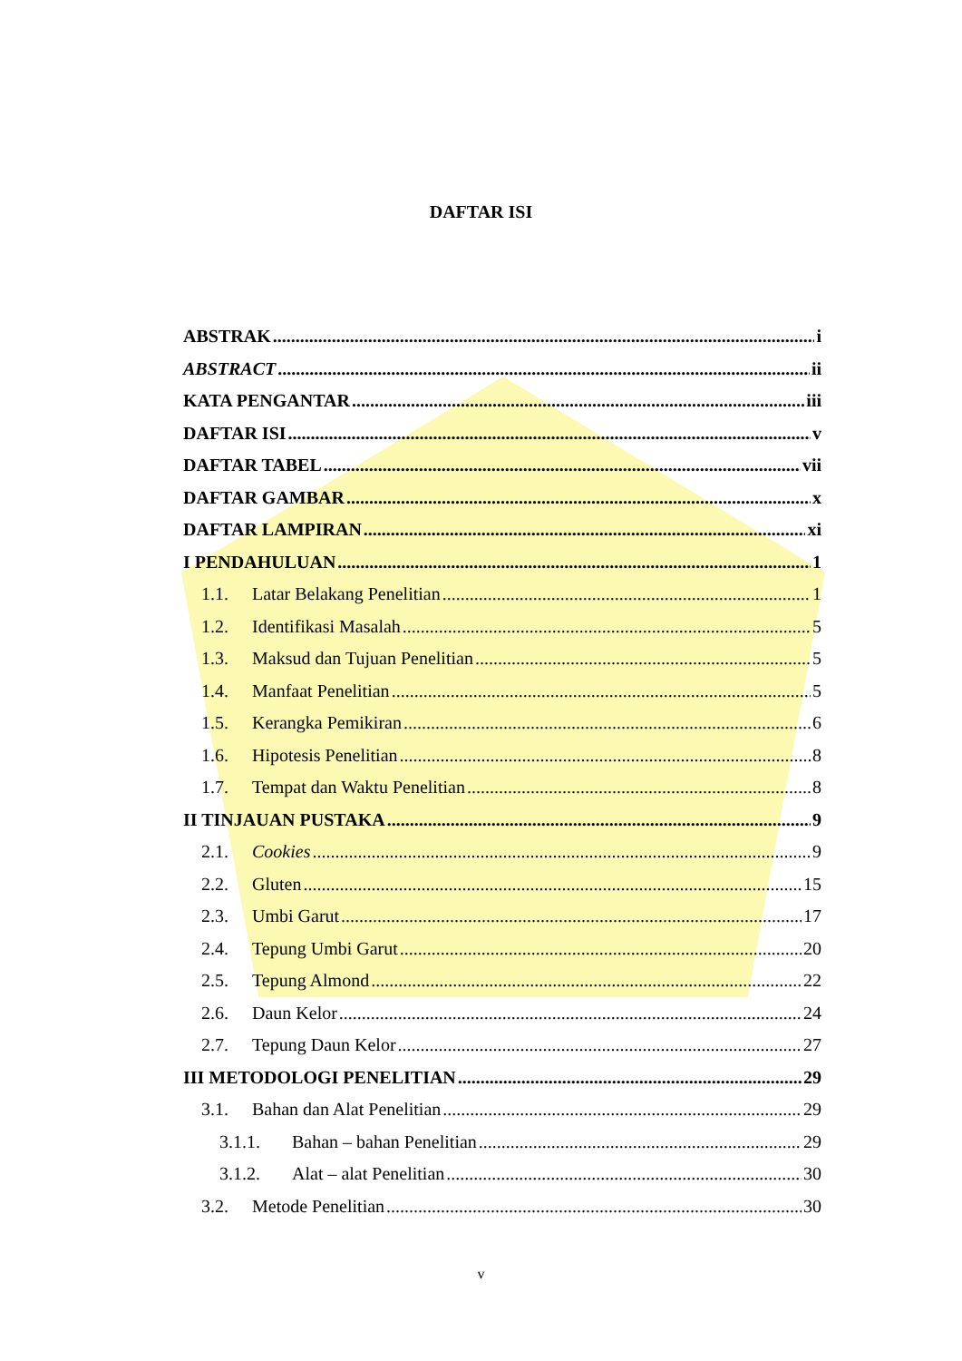DAFTAR ISI
ABSTRAK i
ABSTRACT ii
KATA PENGANTAR iii
DAFTAR ISI v
DAFTAR TABEL vii
DAFTAR GAMBAR x
DAFTAR LAMPIRAN xi
I PENDAHULUAN 1
1.1. Latar Belakang Penelitian 1
1.2. Identifikasi Masalah 5
1.3. Maksud dan Tujuan Penelitian 5
1.4. Manfaat Penelitian 5
1.5. Kerangka Pemikiran 6
1.6. Hipotesis Penelitian 8
1.7. Tempat dan Waktu Penelitian 8
II TINJAUAN PUSTAKA 9
2.1. Cookies 9
2.2. Gluten 15
2.3. Umbi Garut 17
2.4. Tepung Umbi Garut 20
2.5. Tepung Almond 22
2.6. Daun Kelor 24
2.7. Tepung Daun Kelor 27
III METODOLOGI PENELITIAN 29
3.1. Bahan dan Alat Penelitian 29
3.1.1. Bahan – bahan Penelitian 29
3.1.2. Alat – alat Penelitian 30
3.2. Metode Penelitian 30
v